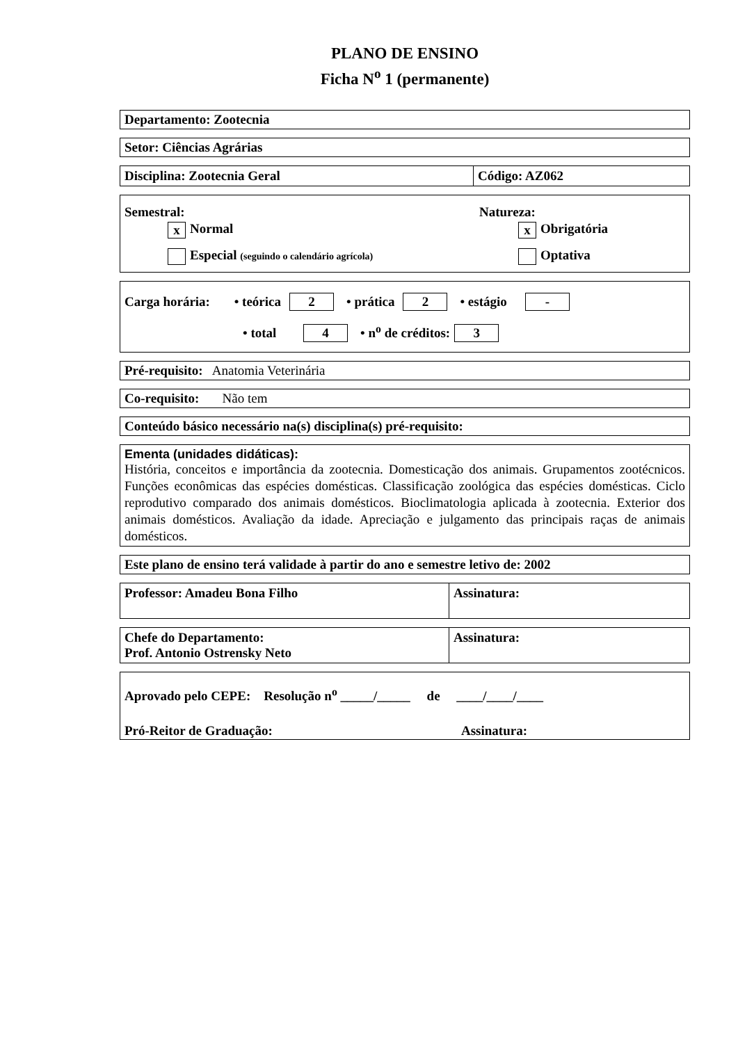PLANO DE ENSINO
Ficha N<sup>o</sup> 1 (permanente)
Departamento: Zootecnia
Setor: Ciências Agrárias
| Disciplina: Zootecnia Geral | Código: AZ062 |
Semestral:
x Normal
Especial (seguindo o calendário agrícola)
Natureza:
x Obrigatória
Optativa
Carga horária: • teórica 2 • prática 2 • estágio -
• total 4 • n<sup>o</sup> de créditos: 3
Pré-requisito: Anatomia Veterinária
Co-requisito: Não tem
Conteúdo básico necessário na(s) disciplina(s) pré-requisito:
Ementa (unidades didáticas):
História, conceitos e importância da zootecnia. Domesticação dos animais. Grupamentos zootécnicos. Funções econômicas das espécies domésticas. Classificação zoológica das espécies domésticas. Ciclo reprodutivo comparado dos animais domésticos. Bioclimatologia aplicada à zootecnia. Exterior dos animais domésticos. Avaliação da idade. Apreciação e julgamento das principais raças de animais domésticos.
Este plano de ensino terá validade à partir do ano e semestre letivo de: 2002
| Professor: Amadeu Bona Filho | Assinatura: |
| Chefe do Departamento: Prof. Antonio Ostrensky Neto | Assinatura: |
Aprovado pelo CEPE: Resolução n<sup>o</sup> _____/_____ de ____/____/____
Pró-Reitor de Graduação: Assinatura: